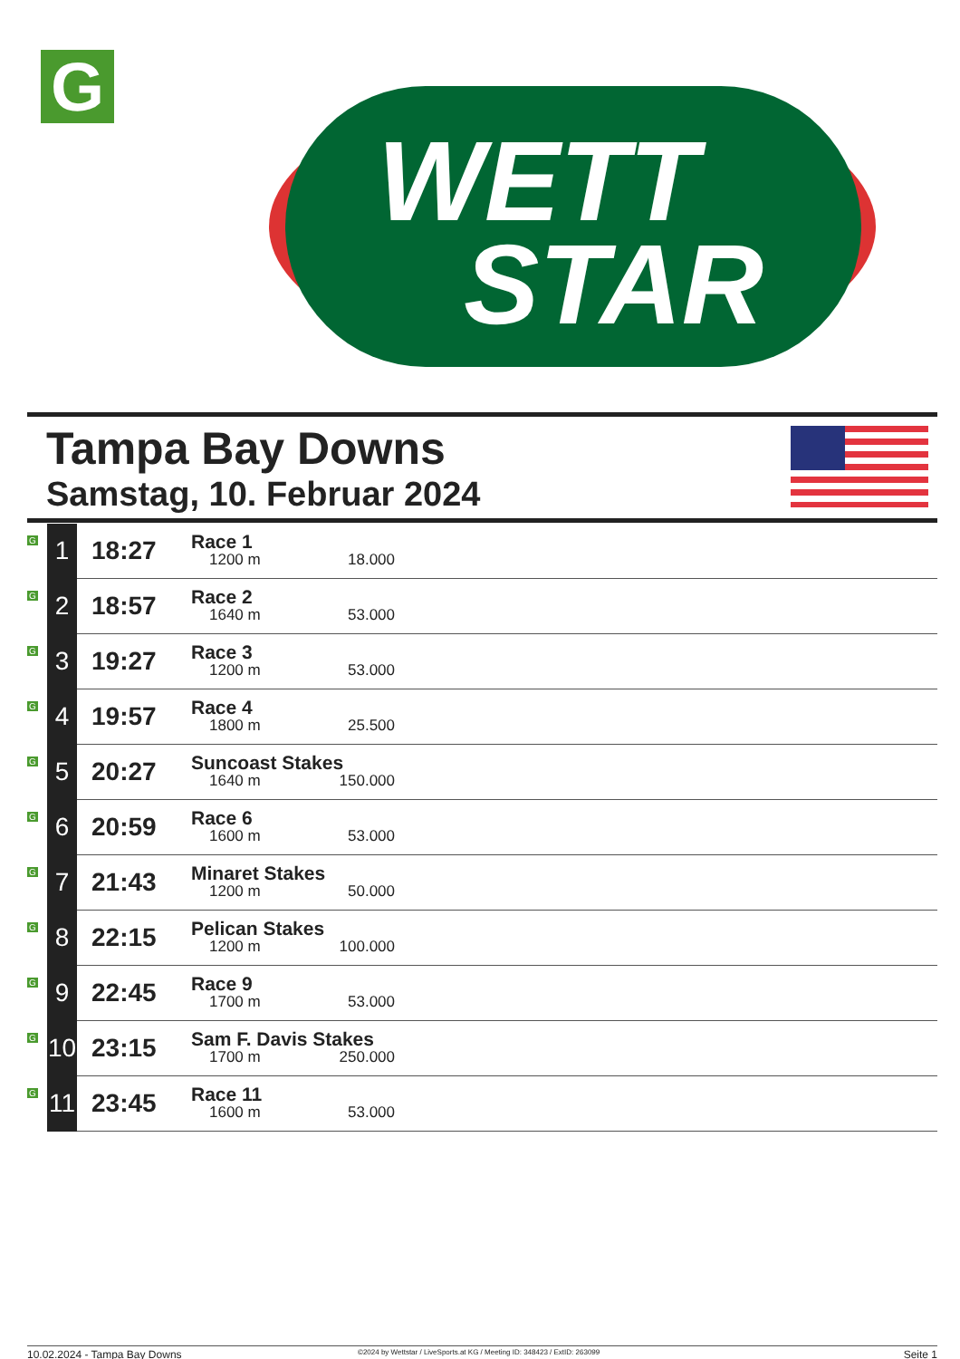G
WETT
STAR
Tampa Bay Downs
Samstag, 10. Februar 2024
| G | 1 | 18:27 | Race 1 1200 m 18.000 |
| G | 2 | 18:57 | Race 2 1640 m 53.000 |
| G | 3 | 19:27 | Race 3 1200 m 53.000 |
| G | 4 | 19:57 | Race 4 1800 m 25.500 |
| G | 5 | 20:27 | Suncoast Stakes 1640 m 150.000 |
| G | 6 | 20:59 | Race 6 1600 m 53.000 |
| G | 7 | 21:43 | Minaret Stakes 1200 m 50.000 |
| G | 8 | 22:15 | Pelican Stakes 1200 m 100.000 |
| G | 9 | 22:45 | Race 9 1700 m 53.000 |
| G | 10 | 23:15 | Sam F. Davis Stakes 1700 m 250.000 |
| G | 11 | 23:45 | Race 11 1600 m 53.000 |
10.02.2024 - Tampa Bay Downs
©2024 by Wettstar / LiveSports.at KG / Meeting ID: 348423 / ExtID: 263099
Seite 1